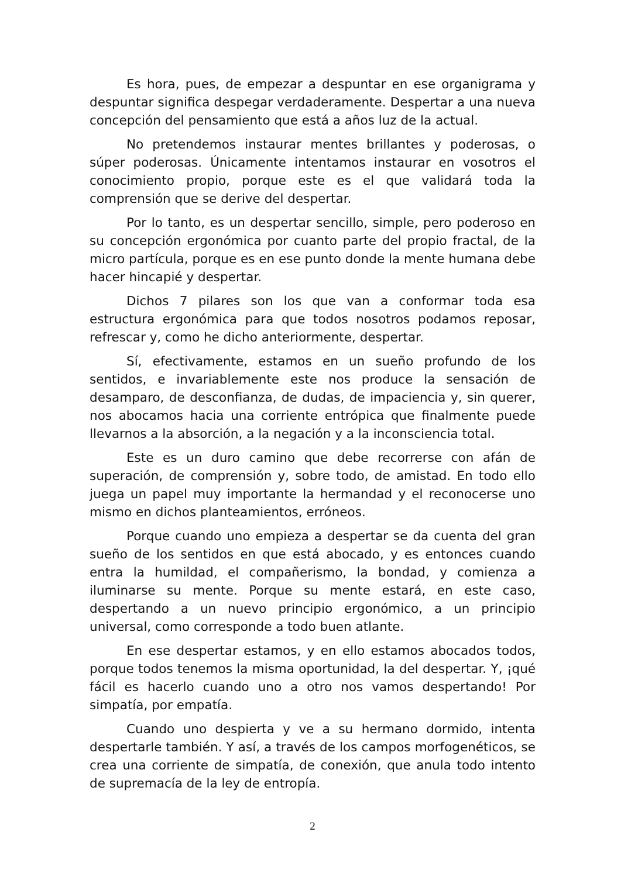Es hora, pues, de empezar a despuntar en ese organigrama y despuntar significa despegar verdaderamente. Despertar a una nueva concepción del pensamiento que está a años luz de la actual.
No pretendemos instaurar mentes brillantes y poderosas, o súper poderosas. Únicamente intentamos instaurar en vosotros el conocimiento propio, porque este es el que validará toda la comprensión que se derive del despertar.
Por lo tanto, es un despertar sencillo, simple, pero poderoso en su concepción ergonómica por cuanto parte del propio fractal, de la micro partícula, porque es en ese punto donde la mente humana debe hacer hincapié y despertar.
Dichos 7 pilares son los que van a conformar toda esa estructura ergonómica para que todos nosotros podamos reposar, refrescar y, como he dicho anteriormente, despertar.
Sí, efectivamente, estamos en un sueño profundo de los sentidos, e invariablemente este nos produce la sensación de desamparo, de desconfianza, de dudas, de impaciencia y, sin querer, nos abocamos hacia una corriente entrópica que finalmente puede llevarnos a la absorción, a la negación y a la inconsciencia total.
Este es un duro camino que debe recorrerse con afán de superación, de comprensión y, sobre todo, de amistad. En todo ello juega un papel muy importante la hermandad y el reconocerse uno mismo en dichos planteamientos, erróneos.
Porque cuando uno empieza a despertar se da cuenta del gran sueño de los sentidos en que está abocado, y es entonces cuando entra la humildad, el compañerismo, la bondad, y comienza a iluminarse su mente. Porque su mente estará, en este caso, despertando a un nuevo principio ergonómico, a un principio universal, como corresponde a todo buen atlante.
En ese despertar estamos, y en ello estamos abocados todos, porque todos tenemos la misma oportunidad, la del despertar. Y, ¡qué fácil es hacerlo cuando uno a otro nos vamos despertando! Por simpatía, por empatía.
Cuando uno despierta y ve a su hermano dormido, intenta despertarle también. Y así, a través de los campos morfogenéticos, se crea una corriente de simpatía, de conexión, que anula todo intento de supremacía de la ley de entropía.
2